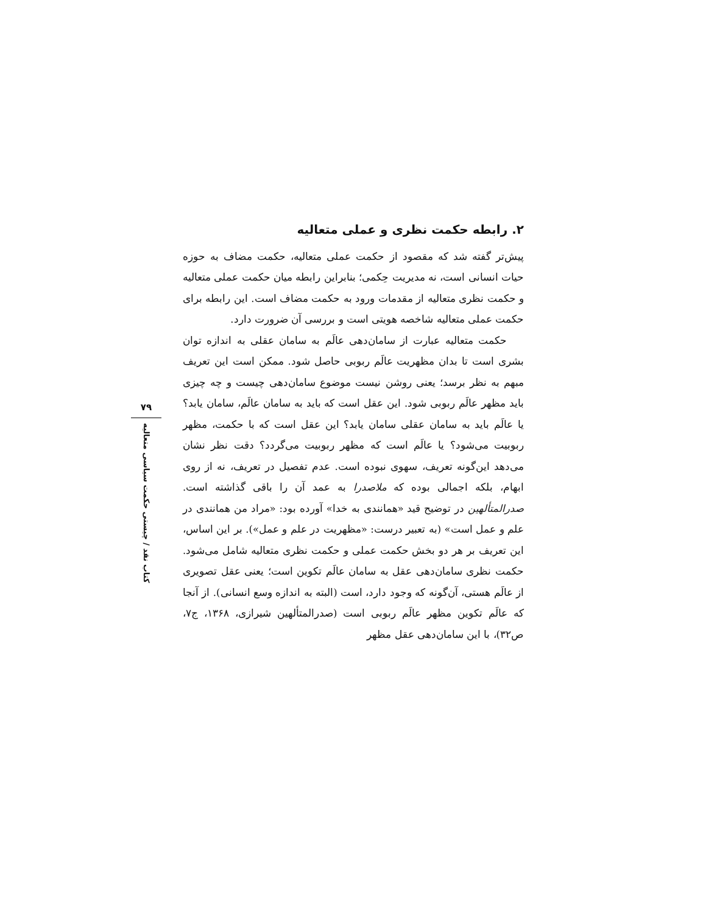۲. رابطه حکمت نظری و عملی متعالیه
پیش‌تر گفته شد که مقصود از حکمت عملی متعالیه، حکمت مضاف به حوزه حیات انسانی است، نه مدیریت حِکمی؛ بنابراین رابطه میان حکمت عملی متعالیه و حکمت نظری متعالیه از مقدمات ورود به حکمت مضاف است. این رابطه برای حکمت عملی متعالیه شاخصه هویتی است و بررسی آن ضرورت دارد.
حکمت متعالیه عبارت از سامان‌دهی عالَم به سامان عقلی به اندازه توان بشری است تا بدان مظهریت عالَم ربوبی حاصل شود. ممکن است این تعریف مبهم به نظر برسد؛ یعنی روشن نیست موضوع سامان‌دهی چیست و چه چیزی باید مظهر عالَم ربوبی شود. این عقل است که باید به سامان عالَم، سامان یابد؟ یا عالَم باید به سامان عقلی سامان یابد؟ این عقل است که با حکمت، مظهر ربوبیت می‌شود؟ یا عالَم است که مظهر ربوبیت می‌گردد؟ دقت نظر نشان می‌دهد این‌گونه تعریف، سهوی نبوده است. عدم تفصیل در تعریف، نه از روی ابهام، بلکه اجمالی بوده که ملاصدرا به عمد آن را باقی گذاشته است. صدرالمتألهین در توضیح قید «همانندی به خدا» آورده بود: «مراد من همانندی در علم و عمل است» (به تعبیر درست: «مظهریت در علم و عمل»). بر این اساس، این تعریف بر هر دو بخش حکمت عملی و حکمت نظری متعالیه شامل می‌شود. حکمت نظری سامان‌دهی عقل به سامان عالَم تکوین است؛ یعنی عقل تصویری از عالَم هستی، آن‌گونه که وجود دارد، است (البته به اندازه وسع انسانی). از آنجا که عالَم تکوین مظهر عالَم ربوبی است (صدرالمتألهین شیرازی، ۱۳۶۸، ج۷، ص۳۲)، با این سامان‌دهی عقل مظهر
۷۹
کتاب نقد / چیستی حکمت سیاسی متعالیه